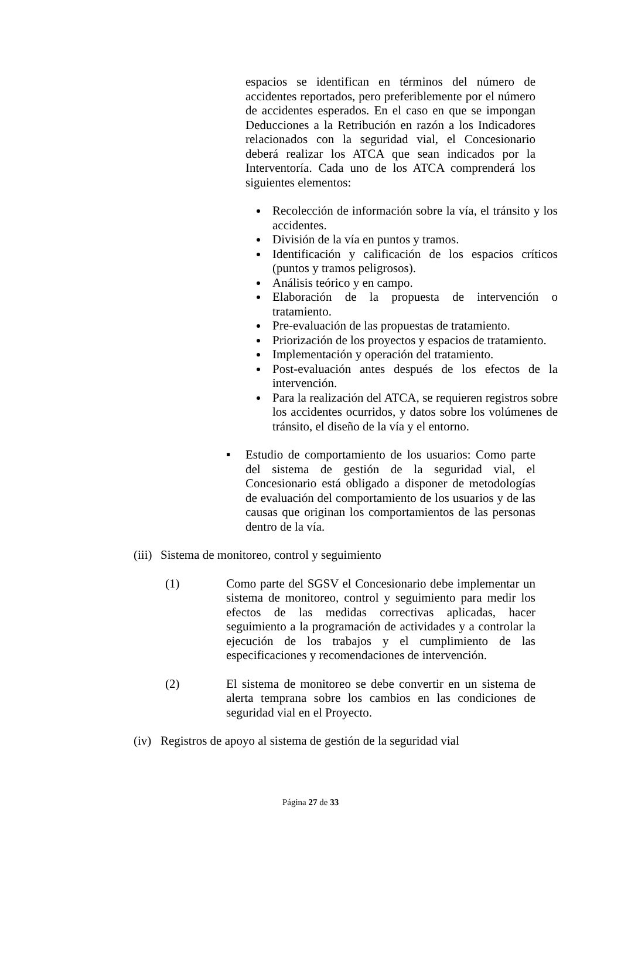espacios se identifican en términos del número de accidentes reportados, pero preferiblemente por el número de accidentes esperados. En el caso en que se impongan Deducciones a la Retribución en razón a los Indicadores relacionados con la seguridad vial, el Concesionario deberá realizar los ATCA que sean indicados por la Interventoría. Cada uno de los ATCA comprenderá los siguientes elementos:
Recolección de información sobre la vía, el tránsito y los accidentes.
División de la vía en puntos y tramos.
Identificación y calificación de los espacios críticos (puntos y tramos peligrosos).
Análisis teórico y en campo.
Elaboración de la propuesta de intervención o tratamiento.
Pre-evaluación de las propuestas de tratamiento.
Priorización de los proyectos y espacios de tratamiento.
Implementación y operación del tratamiento.
Post-evaluación antes después de los efectos de la intervención.
Para la realización del ATCA, se requieren registros sobre los accidentes ocurridos, y datos sobre los volúmenes de tránsito, el diseño de la vía y el entorno.
▪ Estudio de comportamiento de los usuarios: Como parte del sistema de gestión de la seguridad vial, el Concesionario está obligado a disponer de metodologías de evaluación del comportamiento de los usuarios y de las causas que originan los comportamientos de las personas dentro de la vía.
(iii)
Sistema de monitoreo, control y seguimiento
(1) Como parte del SGSV el Concesionario debe implementar un sistema de monitoreo, control y seguimiento para medir los efectos de las medidas correctivas aplicadas, hacer seguimiento a la programación de actividades y a controlar la ejecución de los trabajos y el cumplimiento de las especificaciones y recomendaciones de intervención.
(2) El sistema de monitoreo se debe convertir en un sistema de alerta temprana sobre los cambios en las condiciones de seguridad vial en el Proyecto.
(iv)
Registros de apoyo al sistema de gestión de la seguridad vial
Página 27 de 33